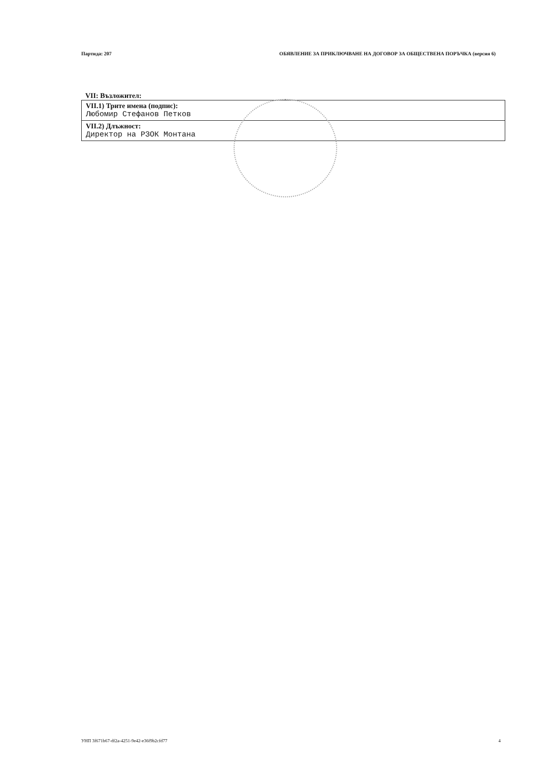Партида: 207 ОБЯВЛЕНИЕ ЗА ПРИКЛЮЧВАНЕ НА ДОГОВОР ЗА ОБЩЕСТВЕНА ПОРЪЧКА (версия 6)
VII: Възложител:
| VII.1) Трите имена (подпис): Любомир Стефанов Петков |
| VII.2) Длъжност: Директор на РЗОК Монтана |
УНП 3f671b67-df2a-4251-9e42-e36f9b2cfd77 4